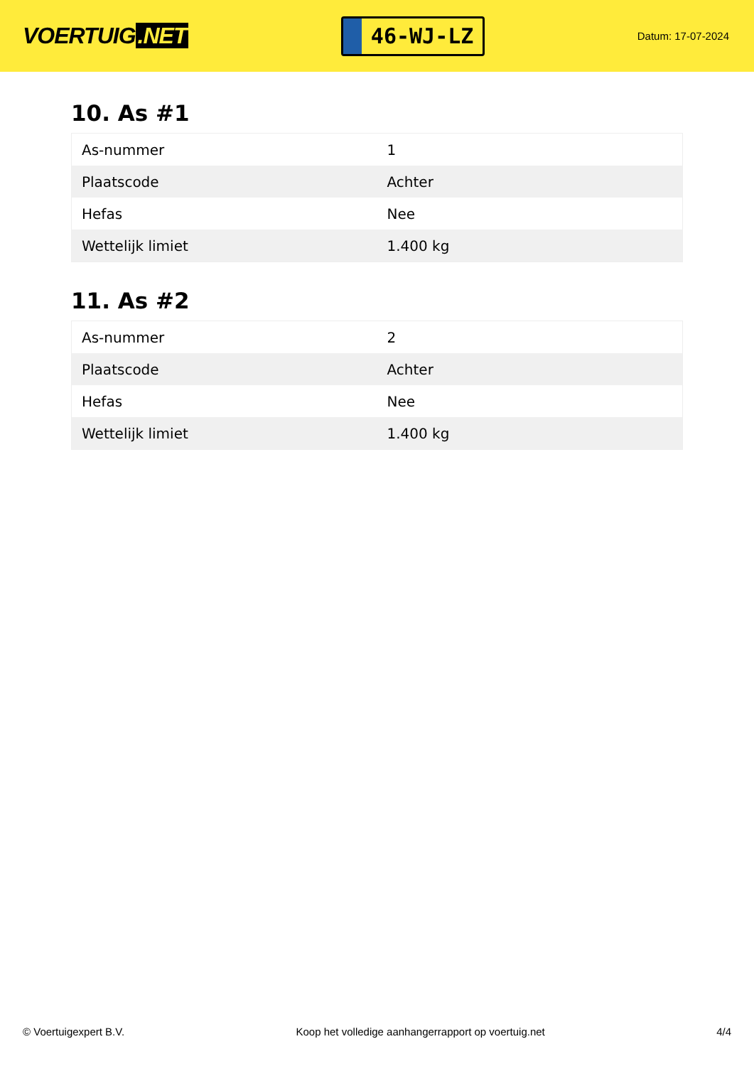VOERTUIG.NET
46-WJ-LZ
Datum: 17-07-2024
10. As #1
| As-nummer | 1 |
| Plaatscode | Achter |
| Hefas | Nee |
| Wettelijk limiet | 1.400 kg |
11. As #2
| As-nummer | 2 |
| Plaatscode | Achter |
| Hefas | Nee |
| Wettelijk limiet | 1.400 kg |
© Voertuigexpert B.V. Koop het volledige aanhangerrapport op voertuig.net 4/4